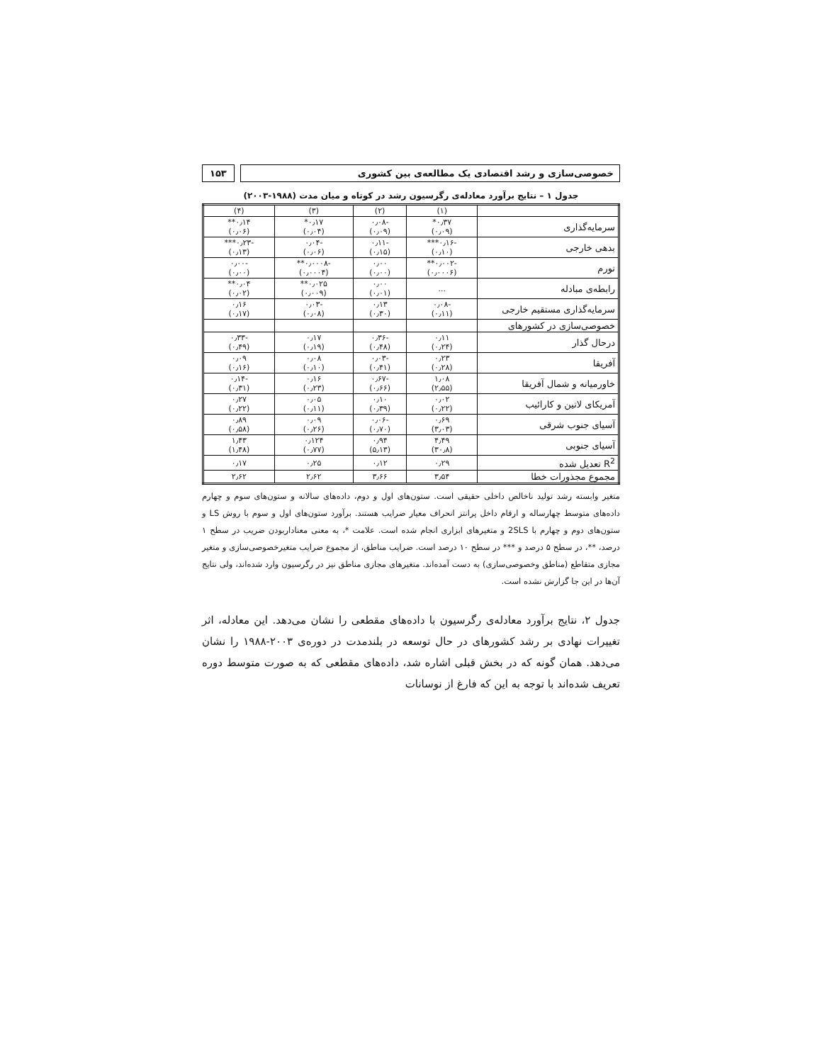خصوصی‌سازی و رشد اقتصادی یک مطالعه‌ی بین کشوری
۱۵۳
جدول ۱ – نتایج برآورد معادله‌ی رگرسیون رشد در کوتاه و میان مدت (۱۹۸۸-۲۰۰۳)
| | (۱) | (۲) | (۳) | (۴) |
| --- | --- | --- | --- | --- |
| سرمایه‌گذاری | ۰٫۳۷* (۰٫۰۹) | -۰٫۰۸ (۰٫۰۹) | ۰٫۱۷* (۰٫۰۴) | ۰٫۱۴** (۰٫۰۶) |
| بدهی خارجی | -۰٫۱۶*** (۰٫۱۰) | -۰٫۱۱ (۰٫۱۵) | -۰٫۰۴ (۰٫۰۶) | -۰٫۲۳*** (۰٫۱۳) |
| تورم | -۰٫۰۰۲** (۰٫۰۰۰۶) | ۰٫۰۰ (۰٫۰۰) | -۰٫۰۰۰۸** (۰٫۰۰۰۴) | -۰٫۰۰ (۰٫۰۰) |
| رابطه‌ی مبادله | ... | ۰٫۰۰ (۰٫۰۱) | ۰٫۰۲۵** (۰٫۰۰۹) | ۰٫۰۴** (۰٫۰۲) |
| سرمایه‌گذاری مستقیم خارجی | -۰٫۰۸ (۰٫۱۱) | ۰٫۱۳ (۰٫۳۰) | -۰٫۰۳ (۰٫۰۸) | ۰٫۱۶ (۰٫۱۷) |
| خصوصی‌سازی در کشورهای | | | | |
| درحال گذار | ۰٫۱۱ (۰٫۲۴) | -۰٫۳۶ (۰٫۴۸) | ۰٫۱۷ (۰٫۱۹) | -۰٫۳۳ (۰٫۴۹) |
| آفریقا | ۰٫۲۳ (۰٫۲۸) | -۰٫۰۳ (۰٫۴۱) | ۰٫۰۸ (۰٫۱۰) | ۰٫۰۹ (۰٫۱۶) |
| خاورمیانه و شمال آفریقا | ۱٫۰۸ (۲٫۵۵) | -۰٫۶۷ (۰٫۶۶) | ۰٫۱۶ (۰٫۲۳) | -۰٫۱۴ (۰٫۳۱) |
| آمریکای لاتین و کارائیب | ۰٫۰۲ (۰٫۲۲) | ۰٫۱۰ (۰٫۳۹) | ۰٫۰۵ (۰٫۱۱) | ۰٫۲۷ (۰٫۲۲) |
| آسیای جنوب شرقی | ۰٫۶۹ (۳٫۰۳) | -۰٫۰۶ (۰٫۷۰) | ۰٫۰۹ (۰٫۲۶) | ۰٫۸۹ (۰٫۵۸) |
| آسیای جنوبی | ۴٫۴۹ (۳۰٫۸) | ۰٫۹۴ (۵٫۱۳) | ۰٫۱۲۴ (۰٫۷۷) | ۱٫۴۳ (۱٫۴۸) |
| R<sup>2</sup> تعدیل شده | ۰٫۲۹ | ۰٫۱۲ | ۰٫۲۵ | ۰٫۱۷ |
| مجموع مجذورات خطا | ۳٫۵۴ | ۳٫۶۶ | ۲٫۶۲ | ۲٫۶۲ |
متغیر وابسته رشد تولید ناخالص داخلی حقیقی است. ستون‌های اول و دوم، داده‌های سالانه و ستون‌های سوم و چهارم داده‌های متوسط چهارساله و ارقام داخل پرانتز انحراف معیار ضرایب هستند. برآورد ستون‌های اول و سوم با روش LS و ستون‌های دوم و چهارم با 2SLS و متغیرهای ابزاری انجام شده است. علامت *، به معنی معناداربودن ضریب در سطح ۱ درصد، **، در سطح ۵ درصد و *** در سطح ۱۰ درصد است. ضرایب مناطق، از مجموع ضرایب متغیرخصوصی‌سازی و متغیر مجازی متقاطع (مناطق وخصوصی‌سازی) به دست آمده‌اند. متغیرهای مجازی مناطق نیز در رگرسیون وارد شده‌اند، ولی نتایج آن‌ها در این جا گزارش نشده است.
جدول ۲، نتایج برآورد معادله‌ی رگرسیون با داده‌های مقطعی را نشان می‌دهد. این معادله، اثر تغییرات نهادی بر رشد کشورهای در حال توسعه در بلندمدت در دوره‌ی ۲۰۰۳-۱۹۸۸ را نشان می‌دهد. همان گونه که در بخش قبلی اشاره شد، داده‌های مقطعی که به صورت متوسط دوره تعریف شده‌اند با توجه به این که فارغ از نوسانات